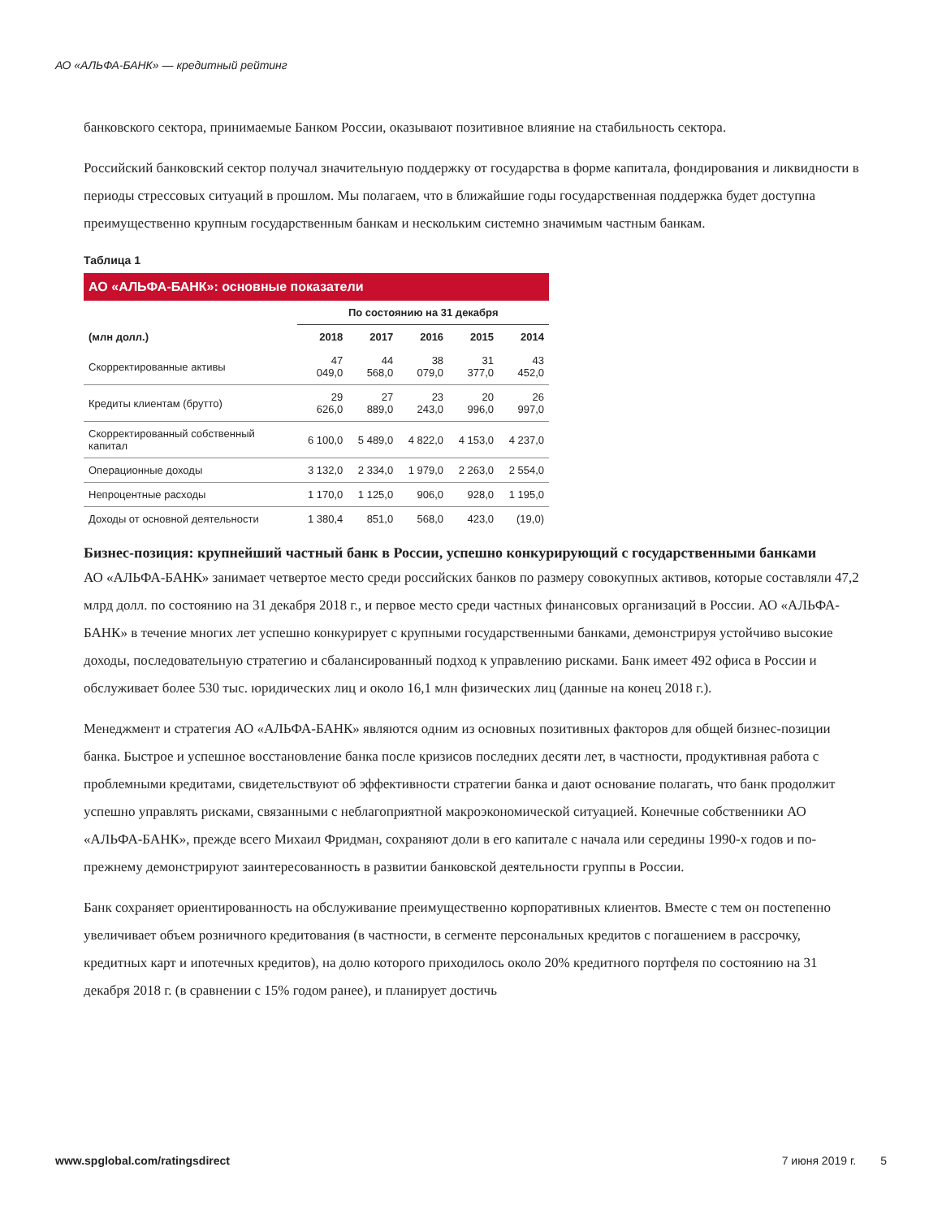АО «АЛЬФА-БАНК» — кредитный рейтинг
банковского сектора, принимаемые Банком России, оказывают позитивное влияние на стабильность сектора.
Российский банковский сектор получал значительную поддержку от государства в форме капитала, фондирования и ликвидности в периоды стрессовых ситуаций в прошлом. Мы полагаем, что в ближайшие годы государственная поддержка будет доступна преимущественно крупным государственным банкам и нескольким системно значимым частным банкам.
Таблица 1
| АО «АЛЬФА-БАНК»: основные показатели | | | | | |
| --- | --- | --- | --- | --- | --- |
| | По состоянию на 31 декабря | | | | |
| (млн долл.) | 2018 | 2017 | 2016 | 2015 | 2014 |
| Скорректированные активы | 47 049,0 | 44 568,0 | 38 079,0 | 31 377,0 | 43 452,0 |
| Кредиты клиентам (брутто) | 29 626,0 | 27 889,0 | 23 243,0 | 20 996,0 | 26 997,0 |
| Скорректированный собственный капитал | 6 100,0 | 5 489,0 | 4 822,0 | 4 153,0 | 4 237,0 |
| Операционные доходы | 3 132,0 | 2 334,0 | 1 979,0 | 2 263,0 | 2 554,0 |
| Непроцентные расходы | 1 170,0 | 1 125,0 | 906,0 | 928,0 | 1 195,0 |
| Доходы от основной деятельности | 1 380,4 | 851,0 | 568,0 | 423,0 | (19,0) |
Бизнес-позиция: крупнейший частный банк в России, успешно конкурирующий с государственными банками
АО «АЛЬФА-БАНК» занимает четвертое место среди российских банков по размеру совокупных активов, которые составляли 47,2 млрд долл. по состоянию на 31 декабря 2018 г., и первое место среди частных финансовых организаций в России. АО «АЛЬФА-БАНК» в течение многих лет успешно конкурирует с крупными государственными банками, демонстрируя устойчиво высокие доходы, последовательную стратегию и сбалансированный подход к управлению рисками. Банк имеет 492 офиса в России и обслуживает более 530 тыс. юридических лиц и около 16,1 млн физических лиц (данные на конец 2018 г.).
Менеджмент и стратегия АО «АЛЬФА-БАНК» являются одним из основных позитивных факторов для общей бизнес-позиции банка. Быстрое и успешное восстановление банка после кризисов последних десяти лет, в частности, продуктивная работа с проблемными кредитами, свидетельствуют об эффективности стратегии банка и дают основание полагать, что банк продолжит успешно управлять рисками, связанными с неблагоприятной макроэкономической ситуацией. Конечные собственники АО «АЛЬФА-БАНК», прежде всего Михаил Фридман, сохраняют доли в его капитале с начала или середины 1990-х годов и по-прежнему демонстрируют заинтересованность в развитии банковской деятельности группы в России.
Банк сохраняет ориентированность на обслуживание преимущественно корпоративных клиентов. Вместе с тем он постепенно увеличивает объем розничного кредитования (в частности, в сегменте персональных кредитов с погашением в рассрочку, кредитных карт и ипотечных кредитов), на долю которого приходилось около 20% кредитного портфеля по состоянию на 31 декабря 2018 г. (в сравнении с 15% годом ранее), и планирует достичь
www.spglobal.com/ratingsdirect 7 июня 2019 г. 5